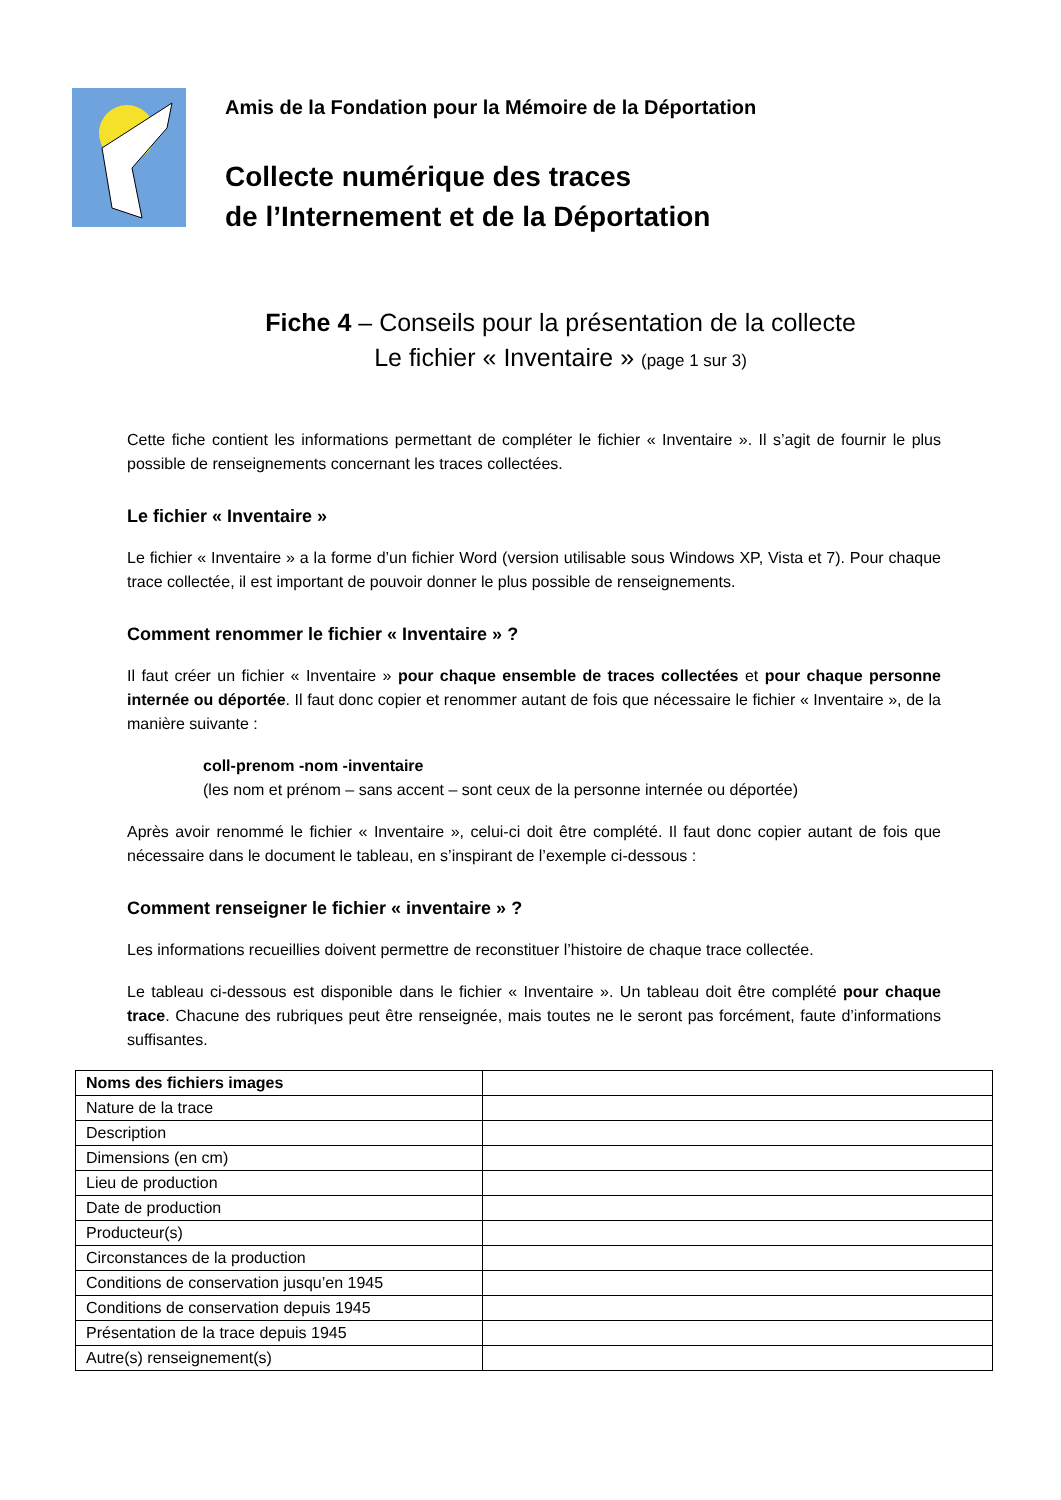Amis de la Fondation pour la Mémoire de la Déportation
Collecte numérique des traces
de l’Internement et de la Déportation
Fiche 4 – Conseils pour la présentation de la collecte
Le fichier « Inventaire » (page 1 sur 3)
Cette fiche contient les informations permettant de compléter le fichier « Inventaire ». Il s’agit de fournir le plus possible de renseignements concernant les traces collectées.
Le fichier « Inventaire »
Le fichier « Inventaire » a la forme d’un fichier Word (version utilisable sous Windows XP, Vista et 7). Pour chaque trace collectée, il est important de pouvoir donner le plus possible de renseignements.
Comment renommer le fichier « Inventaire » ?
Il faut créer un fichier « Inventaire » pour chaque ensemble de traces collectées et pour chaque personne internée ou déportée. Il faut donc copier et renommer autant de fois que nécessaire le fichier « Inventaire », de la manière suivante :
coll-prenom -nom -inventaire
(les nom et prénom – sans accent – sont ceux de la personne internée ou déportée)
Après avoir renommé le fichier « Inventaire », celui-ci doit être complété. Il faut donc copier autant de fois que nécessaire dans le document le tableau, en s’inspirant de l’exemple ci-dessous :
Comment renseigner le fichier « inventaire » ?
Les informations recueillies doivent permettre de reconstituer l’histoire de chaque trace collectée.
Le tableau ci-dessous est disponible dans le fichier « Inventaire ». Un tableau doit être complété pour chaque trace. Chacune des rubriques peut être renseignée, mais toutes ne le seront pas forcément, faute d’informations suffisantes.
| Noms des fichiers images | |
| Nature de la trace | |
| Description | |
| Dimensions (en cm) | |
| Lieu de production | |
| Date de production | |
| Producteur(s) | |
| Circonstances de la production | |
| Conditions de conservation jusqu’en 1945 | |
| Conditions de conservation depuis 1945 | |
| Présentation de la trace depuis 1945 | |
| Autre(s) renseignement(s) | |